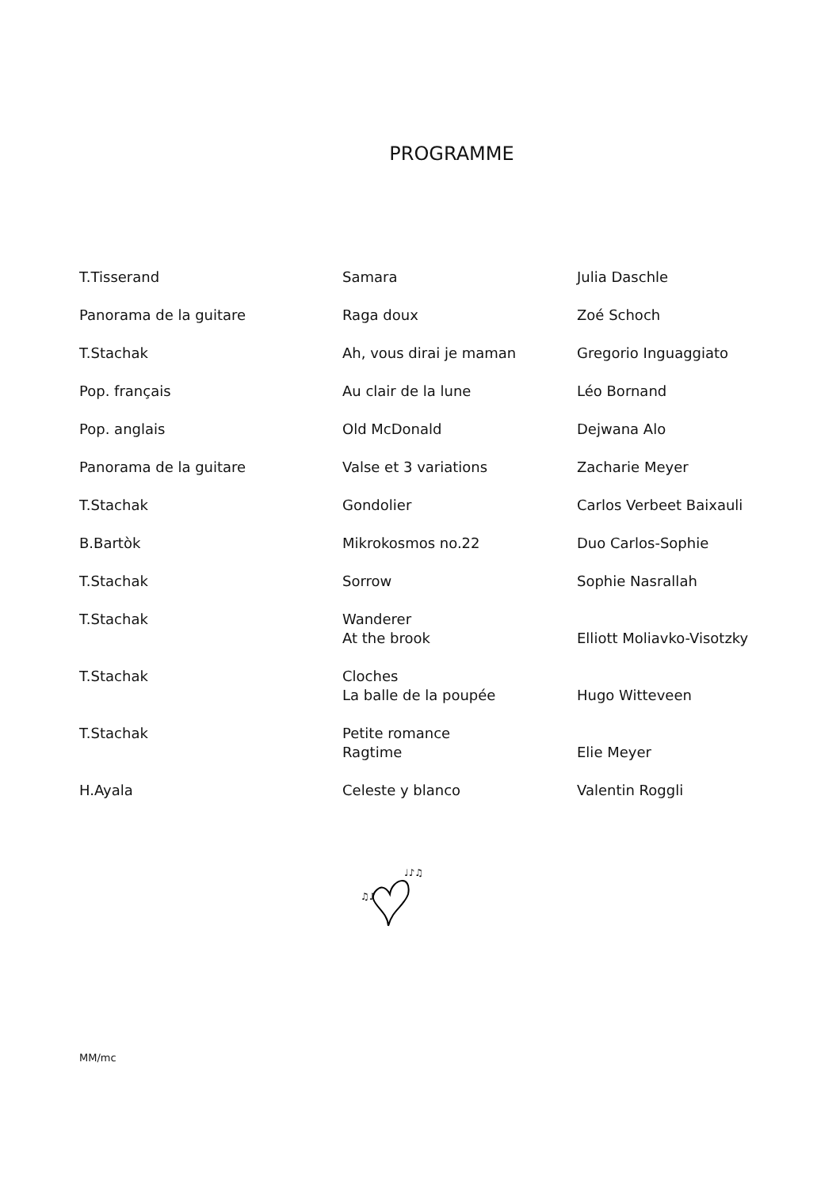PROGRAMME
| T.Tisserand | Samara | Julia Daschle |
| Panorama de la guitare | Raga doux | Zoé Schoch |
| T.Stachak | Ah, vous dirai je maman | Gregorio Inguaggiato |
| Pop. français | Au clair de la lune | Léo Bornand |
| Pop. anglais | Old McDonald | Dejwana Alo |
| Panorama de la guitare | Valse et 3 variations | Zacharie Meyer |
| T.Stachak | Gondolier | Carlos Verbeet Baixauli |
| B.Bartòk | Mikrokosmos no.22 | Duo Carlos-Sophie |
| T.Stachak | Sorrow | Sophie Nasrallah |
| T.Stachak | Wanderer At the brook | Elliott Moliavko-Visotzky |
| T.Stachak | Cloches La balle de la poupée | Hugo Witteveen |
| T.Stachak | Petite romance Ragtime | Elie Meyer |
| H.Ayala | Celeste y blanco | Valentin Roggli |
♫♪
♩♪♫
MM/mc